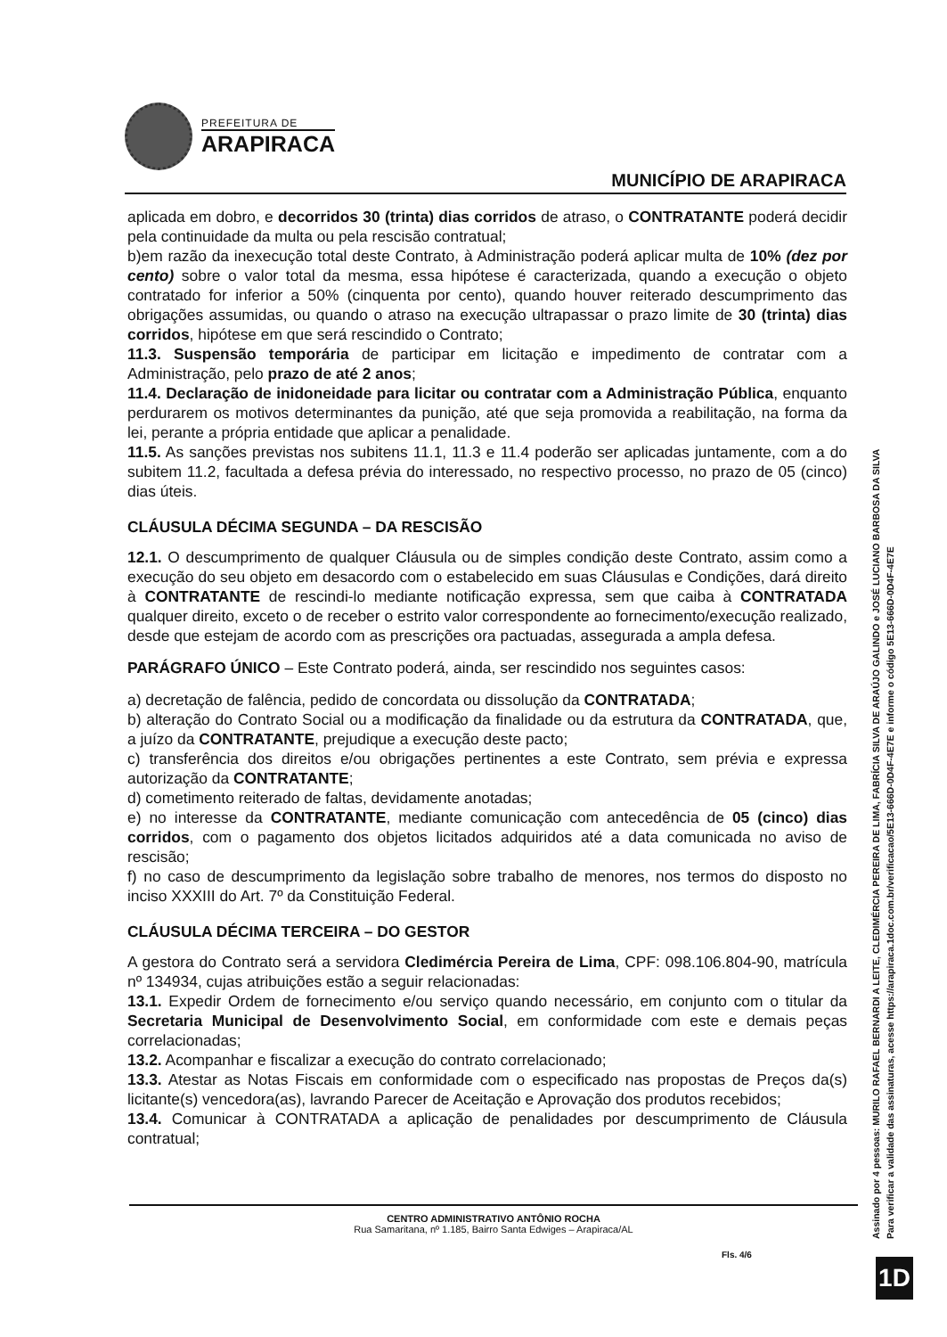PREFEITURA DE
ARAPIRACA
MUNICÍPIO DE ARAPIRACA
aplicada em dobro, e decorridos 30 (trinta) dias corridos de atraso, o CONTRATANTE poderá decidir pela continuidade da multa ou pela rescisão contratual;
b)em razão da inexecução total deste Contrato, à Administração poderá aplicar multa de 10% (dez por cento) sobre o valor total da mesma, essa hipótese é caracterizada, quando a execução o objeto contratado for inferior a 50% (cinquenta por cento), quando houver reiterado descumprimento das obrigações assumidas, ou quando o atraso na execução ultrapassar o prazo limite de 30 (trinta) dias corridos, hipótese em que será rescindido o Contrato;
11.3. Suspensão temporária de participar em licitação e impedimento de contratar com a Administração, pelo prazo de até 2 anos;
11.4. Declaração de inidoneidade para licitar ou contratar com a Administração Pública, enquanto perdurarem os motivos determinantes da punição, até que seja promovida a reabilitação, na forma da lei, perante a própria entidade que aplicar a penalidade.
11.5. As sanções previstas nos subitens 11.1, 11.3 e 11.4 poderão ser aplicadas juntamente, com a do subitem 11.2, facultada a defesa prévia do interessado, no respectivo processo, no prazo de 05 (cinco) dias úteis.
CLÁUSULA DÉCIMA SEGUNDA – DA RESCISÃO
12.1. O descumprimento de qualquer Cláusula ou de simples condição deste Contrato, assim como a execução do seu objeto em desacordo com o estabelecido em suas Cláusulas e Condições, dará direito à CONTRATANTE de rescindi-lo mediante notificação expressa, sem que caiba à CONTRATADA qualquer direito, exceto o de receber o estrito valor correspondente ao fornecimento/execução realizado, desde que estejam de acordo com as prescrições ora pactuadas, assegurada a ampla defesa.
PARÁGRAFO ÚNICO – Este Contrato poderá, ainda, ser rescindido nos seguintes casos:
a) decretação de falência, pedido de concordata ou dissolução da CONTRATADA;
b) alteração do Contrato Social ou a modificação da finalidade ou da estrutura da CONTRATADA, que, a juízo da CONTRATANTE, prejudique a execução deste pacto;
c) transferência dos direitos e/ou obrigações pertinentes a este Contrato, sem prévia e expressa autorização da CONTRATANTE;
d) cometimento reiterado de faltas, devidamente anotadas;
e) no interesse da CONTRATANTE, mediante comunicação com antecedência de 05 (cinco) dias corridos, com o pagamento dos objetos licitados adquiridos até a data comunicada no aviso de rescisão;
f) no caso de descumprimento da legislação sobre trabalho de menores, nos termos do disposto no inciso XXXIII do Art. 7º da Constituição Federal.
CLÁUSULA DÉCIMA TERCEIRA – DO GESTOR
A gestora do Contrato será a servidora Cledimércia Pereira de Lima, CPF: 098.106.804-90, matrícula nº 134934, cujas atribuições estão a seguir relacionadas:
13.1. Expedir Ordem de fornecimento e/ou serviço quando necessário, em conjunto com o titular da Secretaria Municipal de Desenvolvimento Social, em conformidade com este e demais peças correlacionadas;
13.2. Acompanhar e fiscalizar a execução do contrato correlacionado;
13.3. Atestar as Notas Fiscais em conformidade com o especificado nas propostas de Preços da(s) licitante(s) vencedora(as), lavrando Parecer de Aceitação e Aprovação dos produtos recebidos;
13.4. Comunicar à CONTRATADA a aplicação de penalidades por descumprimento de Cláusula contratual;
CENTRO ADMINISTRATIVO ANTÔNIO ROCHA
Rua Samaritana, nº 1.185, Bairro Santa Edwiges – Arapiraca/AL
Fls. 4/6
Assinado por 4 pessoas: MURILO RAFAEL BERNARDI A LEITE, CLEDIMÉRCIA PEREIRA DE LIMA, FABRÍCIA SILVA DE ARAÚJO GALINDO e JOSÉ LUCIANO BARBOSA DA SILVA
Para verificar a validade das assinaturas, acesse https://arapiraca.1doc.com.br/verificacao/5E13-666D-0D4F-4E7E e informe o código 5E13-666D-0D4F-4E7E
1D